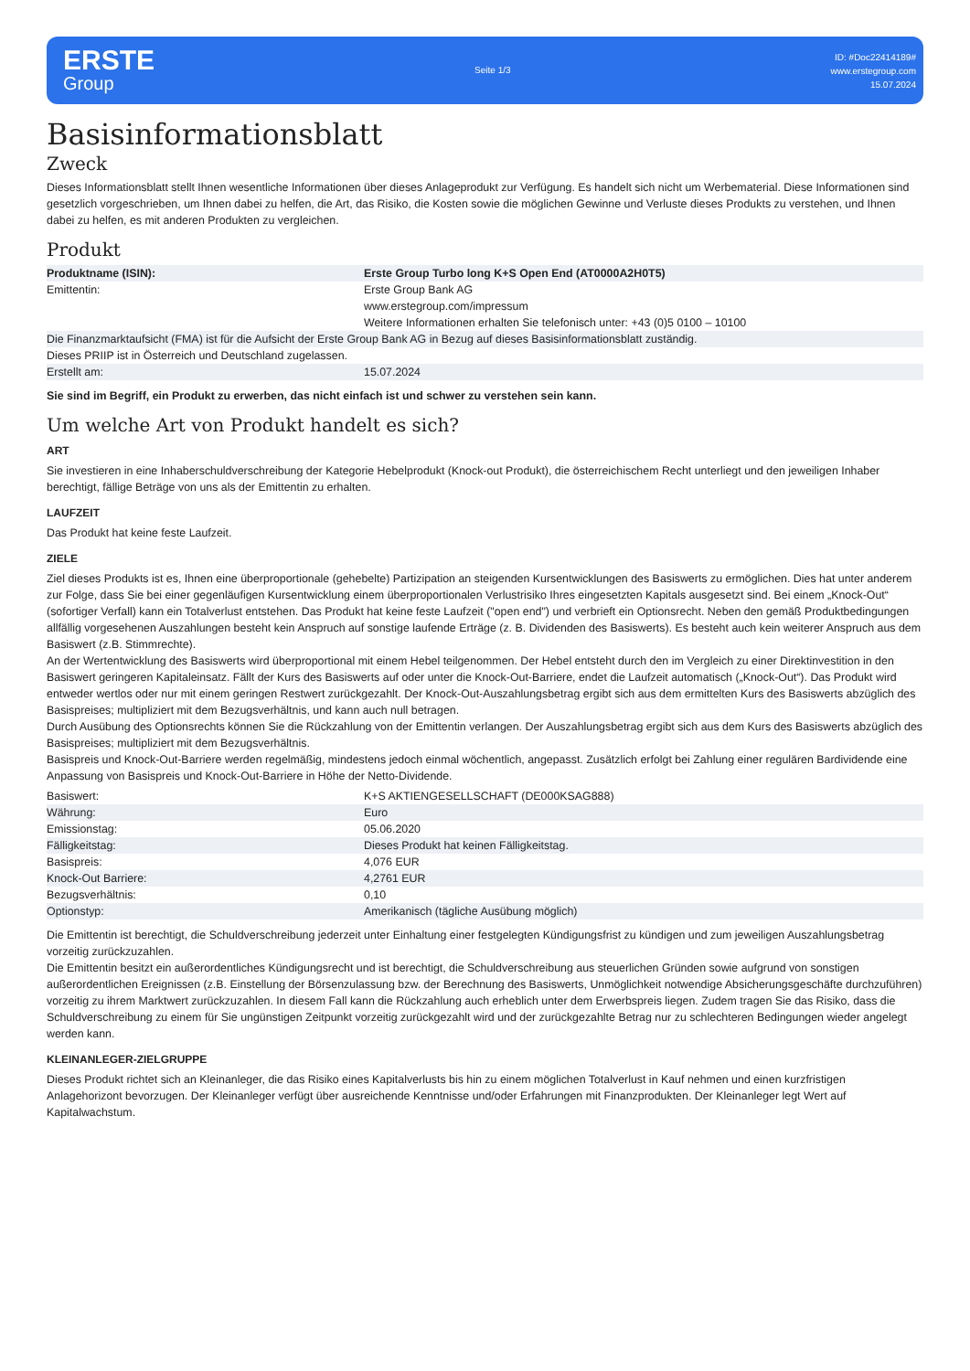ERSTE
Group
Seite 1/3
ID: #Doc22414189#
www.erstegroup.com
15.07.2024
Basisinformationsblatt
Zweck
Dieses Informationsblatt stellt Ihnen wesentliche Informationen über dieses Anlageprodukt zur Verfügung. Es handelt sich nicht um Werbematerial. Diese Informationen sind gesetzlich vorgeschrieben, um Ihnen dabei zu helfen, die Art, das Risiko, die Kosten sowie die möglichen Gewinne und Verluste dieses Produkts zu verstehen, und Ihnen dabei zu helfen, es mit anderen Produkten zu vergleichen.
Produkt
| Produktname (ISIN): | Erste Group Turbo long K+S Open End (AT0000A2H0T5) |
| Emittentin: | Erste Group Bank AG www.erstegroup.com/impressum Weitere Informationen erhalten Sie telefonisch unter: +43 (0)5 0100 – 10100 |
| Die Finanzmarktaufsicht (FMA) ist für die Aufsicht der Erste Group Bank AG in Bezug auf dieses Basisinformationsblatt zuständig. | |
| Dieses PRIIP ist in Österreich und Deutschland zugelassen. | |
| Erstellt am: | 15.07.2024 |
Sie sind im Begriff, ein Produkt zu erwerben, das nicht einfach ist und schwer zu verstehen sein kann.
Um welche Art von Produkt handelt es sich?
ART
Sie investieren in eine Inhaberschuldverschreibung der Kategorie Hebelprodukt (Knock-out Produkt), die österreichischem Recht unterliegt und den jeweiligen Inhaber berechtigt, fällige Beträge von uns als der Emittentin zu erhalten.
LAUFZEIT
Das Produkt hat keine feste Laufzeit.
ZIELE
Ziel dieses Produkts ist es, Ihnen eine überproportionale (gehebelte) Partizipation an steigenden Kursentwicklungen des Basiswerts zu ermöglichen. Dies hat unter anderem zur Folge, dass Sie bei einer gegenläufigen Kursentwicklung einem überproportionalen Verlustrisiko Ihres eingesetzten Kapitals ausgesetzt sind. Bei einem „Knock-Out“ (sofortiger Verfall) kann ein Totalverlust entstehen. Das Produkt hat keine feste Laufzeit ("open end") und verbrieft ein Optionsrecht. Neben den gemäß Produktbedingungen allfällig vorgesehenen Auszahlungen besteht kein Anspruch auf sonstige laufende Erträge (z. B. Dividenden des Basiswerts). Es besteht auch kein weiterer Anspruch aus dem Basiswert (z.B. Stimmrechte).
An der Wertentwicklung des Basiswerts wird überproportional mit einem Hebel teilgenommen. Der Hebel entsteht durch den im Vergleich zu einer Direktinvestition in den Basiswert geringeren Kapitaleinsatz. Fällt der Kurs des Basiswerts auf oder unter die Knock-Out-Barriere, endet die Laufzeit automatisch („Knock-Out“). Das Produkt wird entweder wertlos oder nur mit einem geringen Restwert zurückgezahlt. Der Knock-Out-Auszahlungsbetrag ergibt sich aus dem ermittelten Kurs des Basiswerts abzüglich des Basispreises; multipliziert mit dem Bezugsverhältnis, und kann auch null betragen.
Durch Ausübung des Optionsrechts können Sie die Rückzahlung von der Emittentin verlangen. Der Auszahlungsbetrag ergibt sich aus dem Kurs des Basiswerts abzüglich des Basispreises; multipliziert mit dem Bezugsverhältnis.
Basispreis und Knock-Out-Barriere werden regelmäßig, mindestens jedoch einmal wöchentlich, angepasst. Zusätzlich erfolgt bei Zahlung einer regulären Bardividende eine Anpassung von Basispreis und Knock-Out-Barriere in Höhe der Netto-Dividende.
| Basiswert: | K+S AKTIENGESELLSCHAFT (DE000KSAG888) |
| Währung: | Euro |
| Emissionstag: | 05.06.2020 |
| Fälligkeitstag: | Dieses Produkt hat keinen Fälligkeitstag. |
| Basispreis: | 4,076 EUR |
| Knock-Out Barriere: | 4,2761 EUR |
| Bezugsverhältnis: | 0,10 |
| Optionstyp: | Amerikanisch (tägliche Ausübung möglich) |
Die Emittentin ist berechtigt, die Schuldverschreibung jederzeit unter Einhaltung einer festgelegten Kündigungsfrist zu kündigen und zum jeweiligen Auszahlungsbetrag vorzeitig zurückzuzahlen.
Die Emittentin besitzt ein außerordentliches Kündigungsrecht und ist berechtigt, die Schuldverschreibung aus steuerlichen Gründen sowie aufgrund von sonstigen außerordentlichen Ereignissen (z.B. Einstellung der Börsenzulassung bzw. der Berechnung des Basiswerts, Unmöglichkeit notwendige Absicherungsgeschäfte durchzuführen) vorzeitig zu ihrem Marktwert zurückzuzahlen. In diesem Fall kann die Rückzahlung auch erheblich unter dem Erwerbspreis liegen. Zudem tragen Sie das Risiko, dass die Schuldverschreibung zu einem für Sie ungünstigen Zeitpunkt vorzeitig zurückgezahlt wird und der zurückgezahlte Betrag nur zu schlechteren Bedingungen wieder angelegt werden kann.
KLEINANLEGER-ZIELGRUPPE
Dieses Produkt richtet sich an Kleinanleger, die das Risiko eines Kapitalverlusts bis hin zu einem möglichen Totalverlust in Kauf nehmen und einen kurzfristigen Anlagehorizont bevorzugen. Der Kleinanleger verfügt über ausreichende Kenntnisse und/oder Erfahrungen mit Finanzprodukten. Der Kleinanleger legt Wert auf Kapitalwachstum.